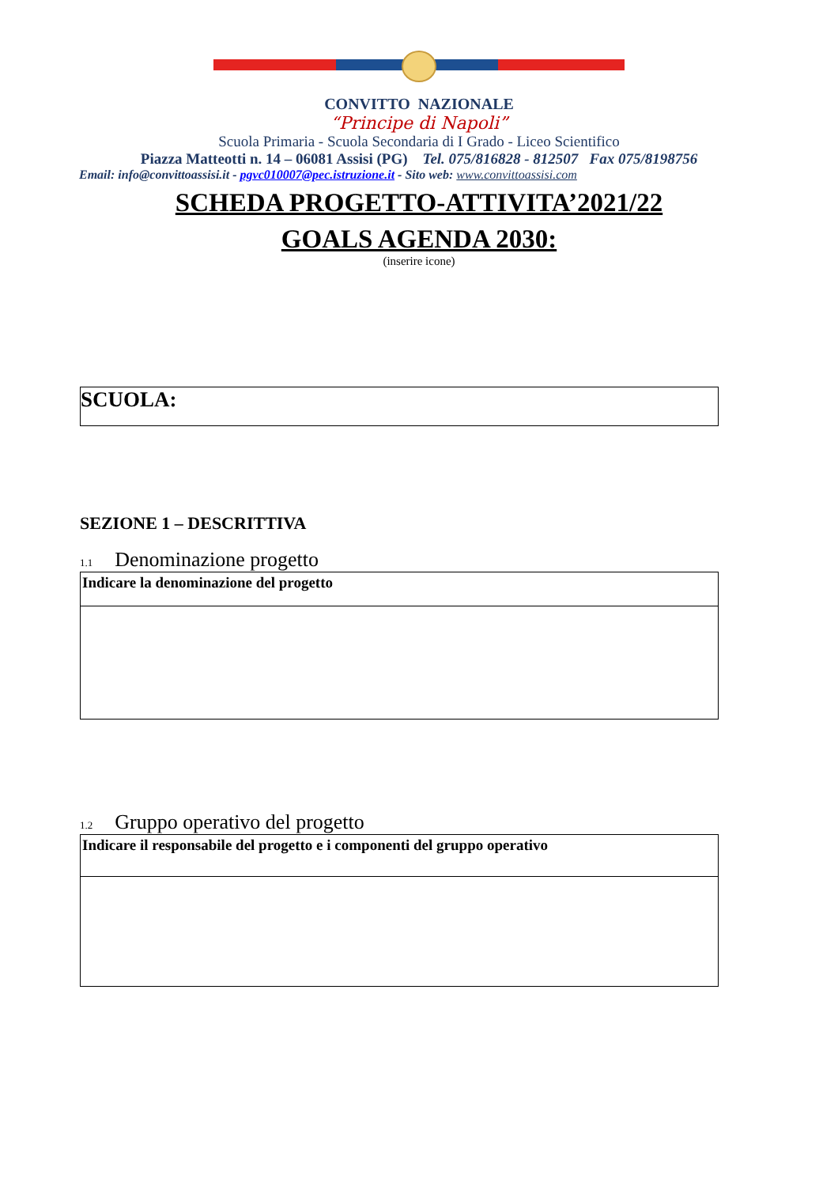CONVITTO NAZIONALE
“Principe di Napoli”
Scuola Primaria - Scuola Secondaria di I Grado - Liceo Scientifico
Piazza Matteotti n. 14 – 06081 Assisi (PG) Tel. 075/816828 - 812507 Fax 075/8198756
Email: info@convittoassisi.it - pgvc010007@pec.istruzione.it - Sito web: www.convittoassisi.com
SCHEDA PROGETTO-ATTIVITA’2021/22
GOALS AGENDA 2030:
(inserire icone)
SCUOLA:
SEZIONE 1 – DESCRITTIVA
1.1 Denominazione progetto
| Indicare la denominazione del progetto |
1.2 Gruppo operativo del progetto
| Indicare il responsabile del progetto e i componenti del gruppo operativo |